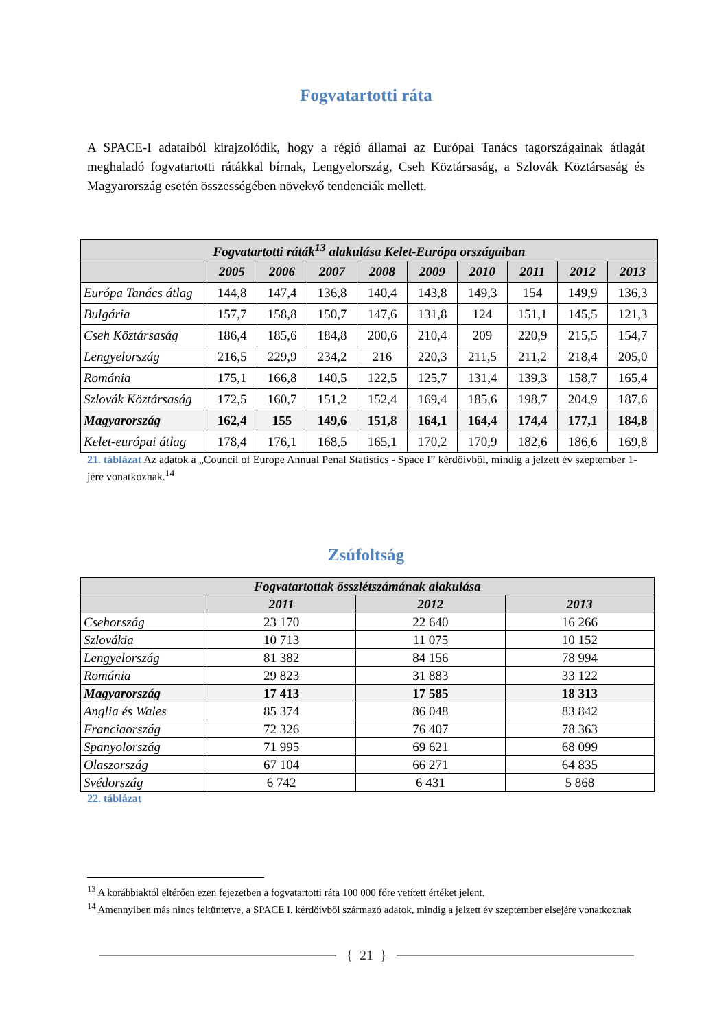Fogvatartotti ráta
A SPACE-I adataiból kirajzolódik, hogy a régió államai az Európai Tanács tagországainak átlagát meghaladó fogvatartotti rátákkal bírnak, Lengyelország, Cseh Köztársaság, a Szlovák Köztársaság és Magyarország esetén összességében növekvő tendenciák mellett.
| Fogvatartotti ráták<sup>13</sup> alakulása Kelet-Európa országaiban | | | | | | | | | |
| --- | --- | --- | --- | --- | --- | --- | --- | --- | --- |
| | 2005 | 2006 | 2007 | 2008 | 2009 | 2010 | 2011 | 2012 | 2013 |
| Európa Tanács átlag | 144,8 | 147,4 | 136,8 | 140,4 | 143,8 | 149,3 | 154 | 149,9 | 136,3 |
| Bulgária | 157,7 | 158,8 | 150,7 | 147,6 | 131,8 | 124 | 151,1 | 145,5 | 121,3 |
| Cseh Köztársaság | 186,4 | 185,6 | 184,8 | 200,6 | 210,4 | 209 | 220,9 | 215,5 | 154,7 |
| Lengyelország | 216,5 | 229,9 | 234,2 | 216 | 220,3 | 211,5 | 211,2 | 218,4 | 205,0 |
| Románia | 175,1 | 166,8 | 140,5 | 122,5 | 125,7 | 131,4 | 139,3 | 158,7 | 165,4 |
| Szlovák Köztársaság | 172,5 | 160,7 | 151,2 | 152,4 | 169,4 | 185,6 | 198,7 | 204,9 | 187,6 |
| Magyarország | 162,4 | 155 | 149,6 | 151,8 | 164,1 | 164,4 | 174,4 | 177,1 | 184,8 |
| Kelet-európai átlag | 178,4 | 176,1 | 168,5 | 165,1 | 170,2 | 170,9 | 182,6 | 186,6 | 169,8 |
21. táblázat Az adatok a „Council of Europe Annual Penal Statistics - Space I” kérdőívből, mindig a jelzett év szeptember 1-jére vonatkoznak.<sup>14</sup>
Zsúfoltság
| Fogvatartottak összlétszámának alakulása | | | |
| --- | --- | --- | --- |
| | 2011 | 2012 | 2013 |
| Csehország | 23 170 | 22 640 | 16 266 |
| Szlovákia | 10 713 | 11 075 | 10 152 |
| Lengyelország | 81 382 | 84 156 | 78 994 |
| Románia | 29 823 | 31 883 | 33 122 |
| Magyarország | 17 413 | 17 585 | 18 313 |
| Anglia és Wales | 85 374 | 86 048 | 83 842 |
| Franciaország | 72 326 | 76 407 | 78 363 |
| Spanyolország | 71 995 | 69 621 | 68 099 |
| Olaszország | 67 104 | 66 271 | 64 835 |
| Svédország | 6 742 | 6 431 | 5 868 |
22. táblázat
<sup>13</sup> A korábbiaktól eltérően ezen fejezetben a fogvatartotti ráta 100 000 főre vetített értéket jelent.
<sup>14</sup> Amennyiben más nincs feltüntetve, a SPACE I. kérdőívből származó adatok, mindig a jelzett év szeptember elsejére vonatkoznak
{ 21 }